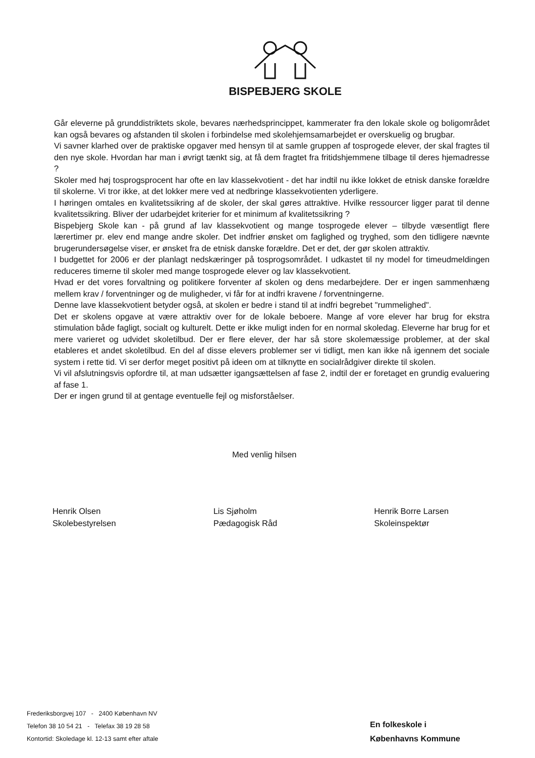BISPEBJERG SKOLE
Går eleverne på grunddistriktets skole, bevares nærhedsprincippet, kammerater fra den lokale skole og boligområdet kan også bevares og afstanden til skolen i forbindelse med skolehjemsamarbejdet er overskuelig og brugbar.
Vi savner klarhed over de praktiske opgaver med hensyn til at samle gruppen af tosprogede elever, der skal fragtes til den nye skole. Hvordan har man i øvrigt tænkt sig, at få dem fragtet fra fritidshjemmene tilbage til deres hjemadresse ?
Skoler med høj tosprogsprocent har ofte en lav klassekvotient - det har indtil nu ikke lokket de etnisk danske forældre til skolerne. Vi tror ikke, at det lokker mere ved at nedbringe klassekvotienten yderligere.
I høringen omtales en kvalitetssikring af de skoler, der skal gøres attraktive. Hvilke ressourcer ligger parat til denne kvalitetssikring. Bliver der udarbejdet kriterier for et minimum af kvalitetssikring ?
Bispebjerg Skole kan - på grund af lav klassekvotient og mange tosprogede elever – tilbyde væsentligt flere lærertimer pr. elev end mange andre skoler. Det indfrier ønsket om faglighed og tryghed, som den tidligere nævnte brugerundersøgelse viser, er ønsket fra de etnisk danske forældre. Det er det, der gør skolen attraktiv.
I budgettet for 2006 er der planlagt nedskæringer på tosprogsområdet. I udkastet til ny model for timeudmeldingen reduceres timerne til skoler med mange tosprogede elever og lav klassekvotient.
Hvad er det vores forvaltning og politikere forventer af skolen og dens medarbejdere. Der er ingen sammenhæng mellem krav / forventninger og de muligheder, vi får for at indfri kravene / forventningerne.
Denne lave klassekvotient betyder også, at skolen er bedre i stand til at indfri begrebet "rummelighed".
Det er skolens opgave at være attraktiv over for de lokale beboere. Mange af vore elever har brug for ekstra stimulation både fagligt, socialt og kulturelt. Dette er ikke muligt inden for en normal skoledag. Eleverne har brug for et mere varieret og udvidet skoletilbud. Der er flere elever, der har så store skolemæssige problemer, at der skal etableres et andet skoletilbud. En del af disse elevers problemer ser vi tidligt, men kan ikke nå igennem det sociale system i rette tid. Vi ser derfor meget positivt på ideen om at tilknytte en socialrådgiver direkte til skolen.
Vi vil afslutningsvis opfordre til, at man udsætter igangsættelsen af fase 2, indtil der er foretaget en grundig evaluering af fase 1.
Der er ingen grund til at gentage eventuelle fejl og misforståelser.
Med venlig hilsen
Henrik Olsen
Skolebestyrelsen
Lis Sjøholm
Pædagogisk Råd
Henrik Borre Larsen
Skoleinspektør
Frederiksborgvej 107 - 2400 København NV
Telefon 38 10 54 21 - Telefax 38 19 28 58
Kontortid: Skoledage kl. 12-13 samt efter aftale
En folkeskole i
Københavns Kommune